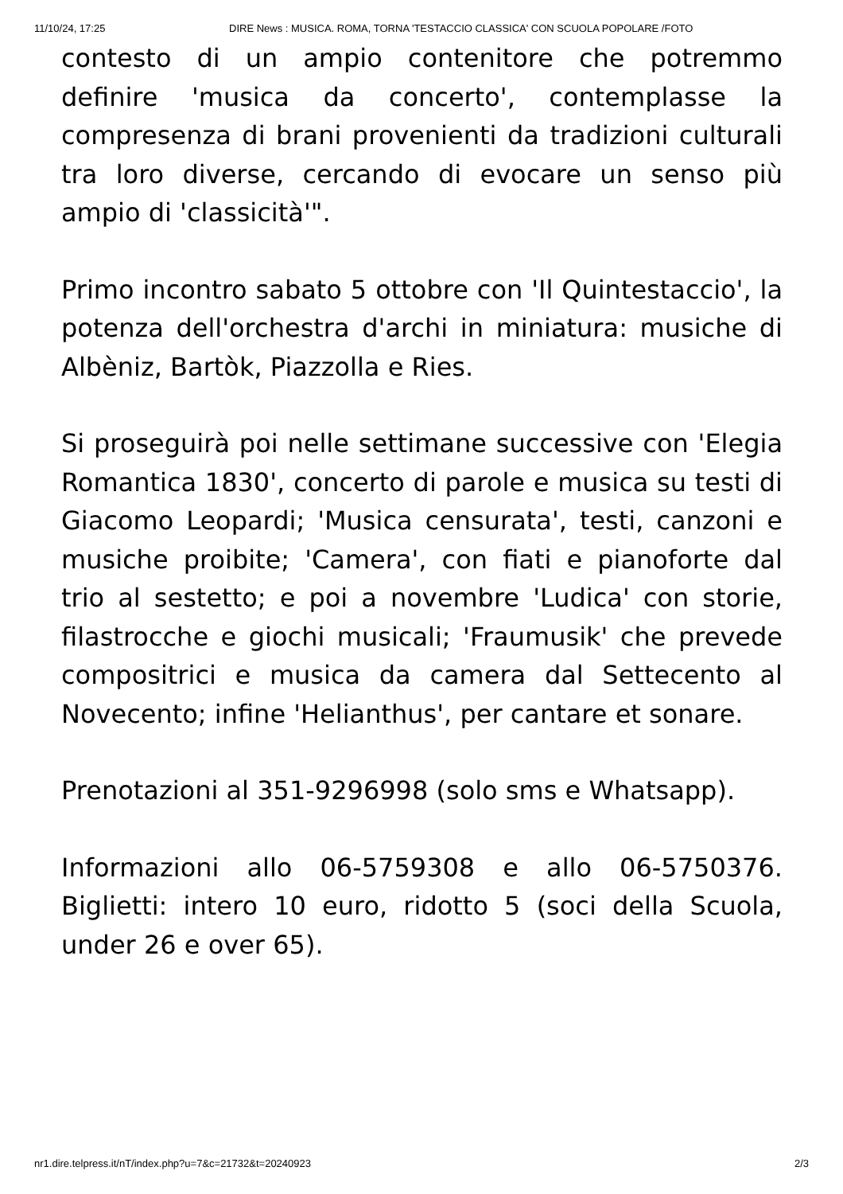11/10/24, 17:25 DIRE News : MUSICA. ROMA, TORNA 'TESTACCIO CLASSICA' CON SCUOLA POPOLARE /FOTO
contesto di un ampio contenitore che potremmo definire 'musica da concerto', contemplasse la compresenza di brani provenienti da tradizioni culturali tra loro diverse, cercando di evocare un senso più ampio di 'classicità'".
Primo incontro sabato 5 ottobre con 'Il Quintestaccio', la potenza dell'orchestra d'archi in miniatura: musiche di Albèniz, Bartòk, Piazzolla e Ries.
Si proseguirà poi nelle settimane successive con 'Elegia Romantica 1830', concerto di parole e musica su testi di Giacomo Leopardi; 'Musica censurata', testi, canzoni e musiche proibite; 'Camera', con fiati e pianoforte dal trio al sestetto; e poi a novembre 'Ludica' con storie, filastrocche e giochi musicali; 'Fraumusik' che prevede compositrici e musica da camera dal Settecento al Novecento; infine 'Helianthus', per cantare et sonare.
Prenotazioni al 351-9296998 (solo sms e Whatsapp).
Informazioni allo 06-5759308 e allo 06-5750376. Biglietti: intero 10 euro, ridotto 5 (soci della Scuola, under 26 e over 65).
nr1.dire.telpress.it/nT/index.php?u=7&c=21732&t=20240923 2/3